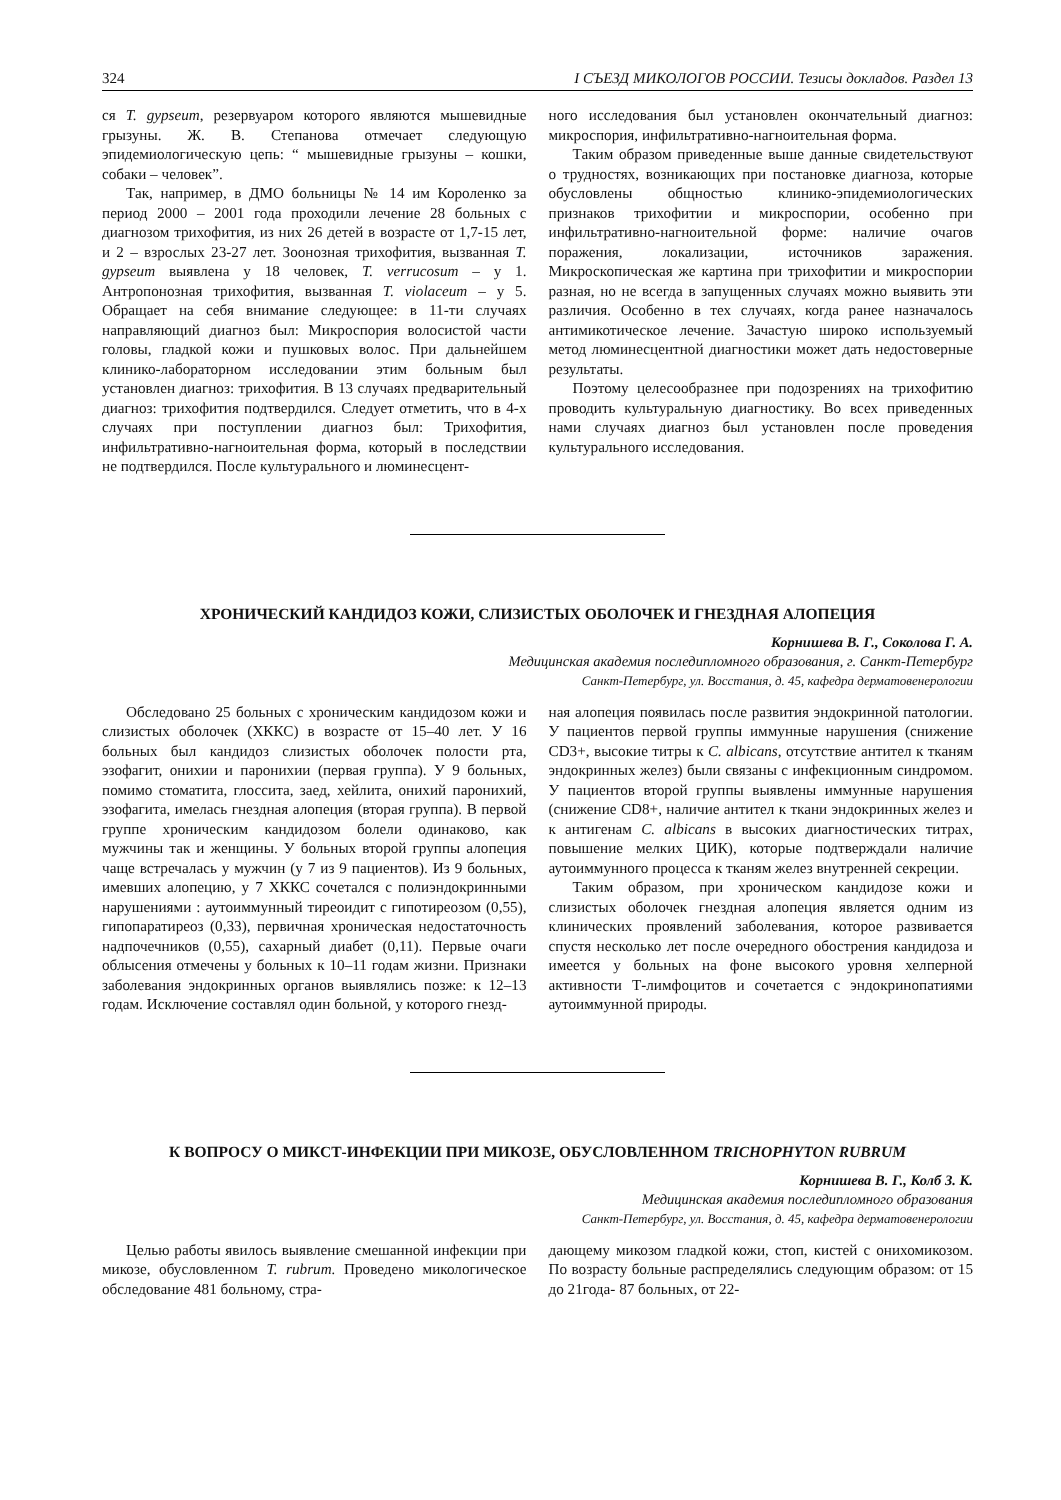324 I СЪЕЗД МИКОЛОГОВ РОССИИ. Тезисы докладов. Раздел 13
ся T. gypseum, резервуаром которого являются мышевидные грызуны. Ж. В. Степанова отмечает следующую эпидемиологическую цепь: “ мышевидные грызуны – кошки, собаки – человек”.
Так, например, в ДМО больницы № 14 им Короленко за период 2000 – 2001 года проходили лечение 28 больных с диагнозом трихофития, из них 26 детей в возрасте от 1,7-15 лет, и 2 – взрослых 23-27 лет. Зоонозная трихофития, вызванная T. gypseum выявлена у 18 человек, T. verrucosum – у 1. Антропонозная трихофития, вызванная T. violaceum – у 5. Обращает на себя внимание следующее: в 11-ти случаях направляющий диагноз был: Микроспория волосистой части головы, гладкой кожи и пушковых волос. При дальнейшем клинико-лабораторном исследовании этим больным был установлен диагноз: трихофития. В 13 случаях предварительный диагноз: трихофития подтвердился. Следует отметить, что в 4-х случаях при поступлении диагноз был: Трихофития, инфильтративно-нагноительная форма, который в последствии не подтвердился. После культурального и люминесцент-
ного исследования был установлен окончательный диагноз: микроспория, инфильтративно-нагноительная форма.
Таким образом приведенные выше данные свидетельствуют о трудностях, возникающих при постановке диагноза, которые обусловлены общностью клинико-эпидемиологических признаков трихофитии и микроспории, особенно при инфильтративно-нагноительной форме: наличие очагов поражения, локализации, источников заражения. Микроскопическая же картина при трихофитии и микроспории разная, но не всегда в запущенных случаях можно выявить эти различия. Особенно в тех случаях, когда ранее назначалось антимикотическое лечение. Зачастую широко используемый метод люминесцентной диагностики может дать недостоверные результаты.
Поэтому целесообразнее при подозрениях на трихофитию проводить культуральную диагностику. Во всех приведенных нами случаях диагноз был установлен после проведения культурального исследования.
ХРОНИЧЕСКИЙ КАНДИДОЗ КОЖИ, СЛИЗИСТЫХ ОБОЛОЧЕК И ГНЕЗДНАЯ АЛОПЕЦИЯ
Корнишева В. Г., Соколова Г. А.
Медицинская академия последипломного образования, г. Санкт-Петербург
Санкт-Петербург, ул. Восстания, д. 45, кафедра дерматовенерологии
Обследовано 25 больных с хроническим кандидозом кожи и слизистых оболочек (ХККС) в возрасте от 15–40 лет. У 16 больных был кандидоз слизистых оболочек полости рта, эзофагит, онихии и паронихии (первая группа). У 9 больных, помимо стоматита, глоссита, заед, хейлита, онихий паронихий, эзофагита, имелась гнездная алопеция (вторая группа). В первой группе хроническим кандидозом болели одинаково, как мужчины так и женщины. У больных второй группы алопеция чаще встречалась у мужчин (у 7 из 9 пациентов). Из 9 больных, имевших алопецию, у 7 ХККС сочетался с полиэндокринными нарушениями : аутоиммунный тиреоидит с гипотиреозом (0,55), гипопаратиреоз (0,33), первичная хроническая недостаточность надпочечников (0,55), сахарный диабет (0,11). Первые очаги облысения отмечены у больных к 10–11 годам жизни. Признаки заболевания эндокринных органов выявлялись позже: к 12–13 годам. Исключение составлял один больной, у которого гнезд-
ная алопеция появилась после развития эндокринной патологии. У пациентов первой группы иммунные нарушения (снижение CD3+, высокие титры к C. albicans, отсутствие антител к тканям эндокринных желез) были связаны с инфекционным синдромом. У пациентов второй группы выявлены иммунные нарушения (снижение CD8+, наличие антител к ткани эндокринных желез и к антигенам C. albicans в высоких диагностических титрах, повышение мелких ЦИК), которые подтверждали наличие аутоиммунного процесса к тканям желез внутренней секреции.
Таким образом, при хроническом кандидозе кожи и слизистых оболочек гнездная алопеция является одним из клинических проявлений заболевания, которое развивается спустя несколько лет после очередного обострения кандидоза и имеется у больных на фоне высокого уровня хелперной активности Т-лимфоцитов и сочетается с эндокринопатиями аутоиммунной природы.
К ВОПРОСУ О МИКСТ-ИНФЕКЦИИ ПРИ МИКОЗЕ, ОБУСЛОВЛЕННОМ TRICHOPHYTON RUBRUM
Корнишева В. Г., Колб З. К.
Медицинская академия последипломного образования
Санкт-Петербург, ул. Восстания, д. 45, кафедра дерматовенерологии
Целью работы явилось выявление смешанной инфекции при микозе, обусловленном T. rubrum. Проведено микологическое обследование 481 больному, стра-
дающему микозом гладкой кожи, стоп, кистей с онихомикозом. По возрасту больные распределялись следующим образом: от 15 до 21года- 87 больных, от 22-